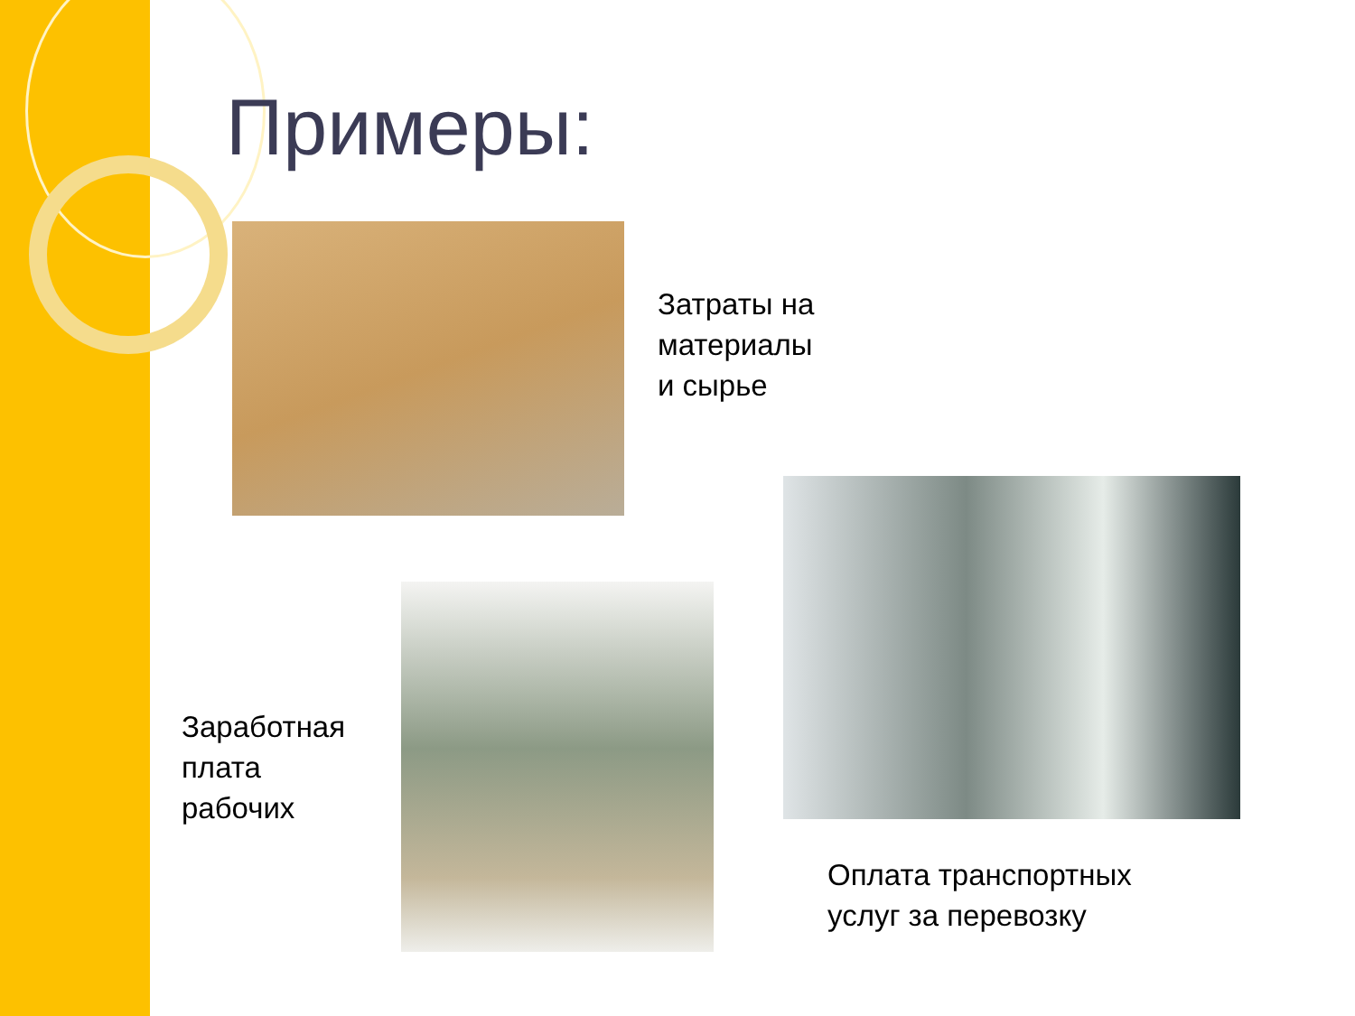Примеры:
Затраты на
материалы
и сырье
Заработная
плата
рабочих
Оплата транспортных
услуг за перевозку